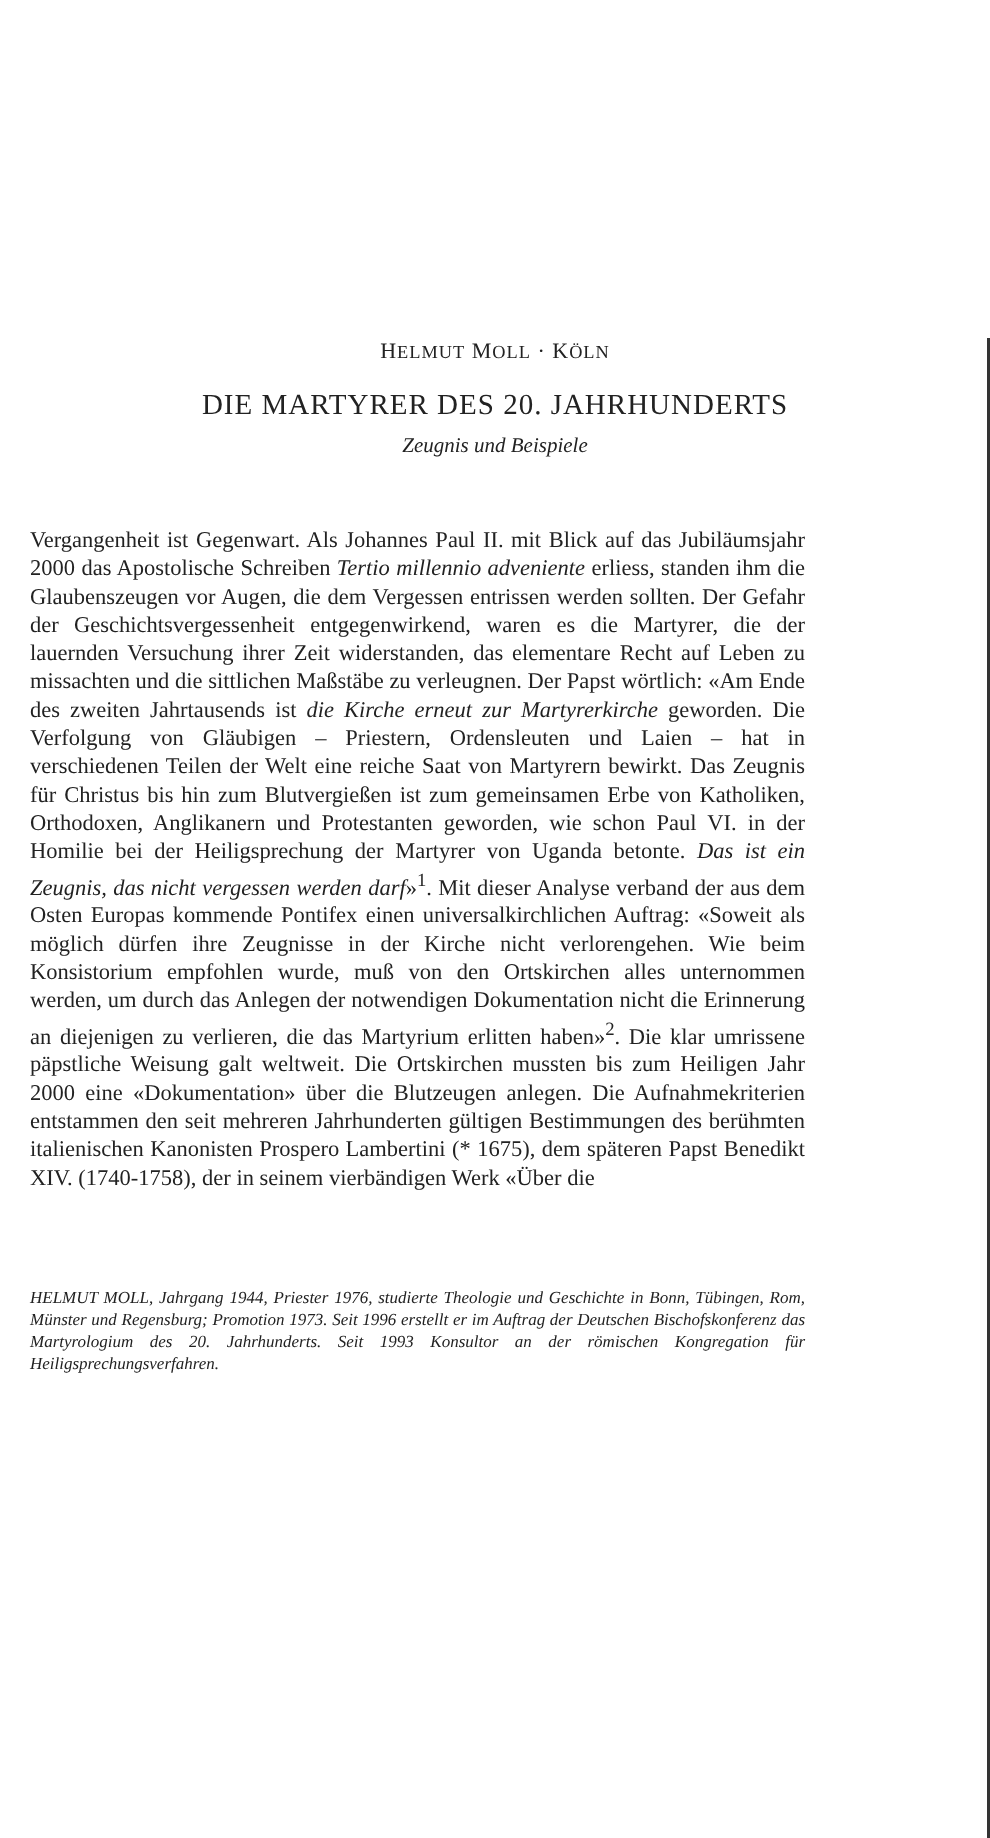HELMUT MOLL · KÖLN
DIE MARTYRER DES 20. JAHRHUNDERTS
Zeugnis und Beispiele
Vergangenheit ist Gegenwart. Als Johannes Paul II. mit Blick auf das Jubiläumsjahr 2000 das Apostolische Schreiben Tertio millennio adveniente erliess, standen ihm die Glaubenszeugen vor Augen, die dem Vergessen entrissen werden sollten. Der Gefahr der Geschichtsvergessenheit entgegenwirkend, waren es die Martyrer, die der lauernden Versuchung ihrer Zeit widerstanden, das elementare Recht auf Leben zu missachten und die sittlichen Maßstäbe zu verleugnen. Der Papst wörtlich: «Am Ende des zweiten Jahrtausends ist die Kirche erneut zur Martyrerkirche geworden. Die Verfolgung von Gläubigen – Priestern, Ordensleuten und Laien – hat in verschiedenen Teilen der Welt eine reiche Saat von Martyrern bewirkt. Das Zeugnis für Christus bis hin zum Blutvergießen ist zum gemeinsamen Erbe von Katholiken, Orthodoxen, Anglikanern und Protestanten geworden, wie schon Paul VI. in der Homilie bei der Heiligsprechung der Martyrer von Uganda betonte. Das ist ein Zeugnis, das nicht vergessen werden darf»<sup>1</sup>. Mit dieser Analyse verband der aus dem Osten Europas kommende Pontifex einen universalkirchlichen Auftrag: «Soweit als möglich dürfen ihre Zeugnisse in der Kirche nicht verlorengehen. Wie beim Konsistorium empfohlen wurde, muß von den Ortskirchen alles unternommen werden, um durch das Anlegen der notwendigen Dokumentation nicht die Erinnerung an diejenigen zu verlieren, die das Martyrium erlitten haben»<sup>2</sup>. Die klar umrissene päpstliche Weisung galt weltweit. Die Ortskirchen mussten bis zum Heiligen Jahr 2000 eine «Dokumentation» über die Blutzeugen anlegen. Die Aufnahmekriterien entstammen den seit mehreren Jahrhunderten gültigen Bestimmungen des berühmten italienischen Kanonisten Prospero Lambertini (* 1675), dem späteren Papst Benedikt XIV. (1740-1758), der in seinem vierbändigen Werk «Über die
HELMUT MOLL, Jahrgang 1944, Priester 1976, studierte Theologie und Geschichte in Bonn, Tübingen, Rom, Münster und Regensburg; Promotion 1973. Seit 1996 erstellt er im Auftrag der Deutschen Bischofskonferenz das Martyrologium des 20. Jahrhunderts. Seit 1993 Konsultor an der römischen Kongregation für Heiligsprechungsverfahren.